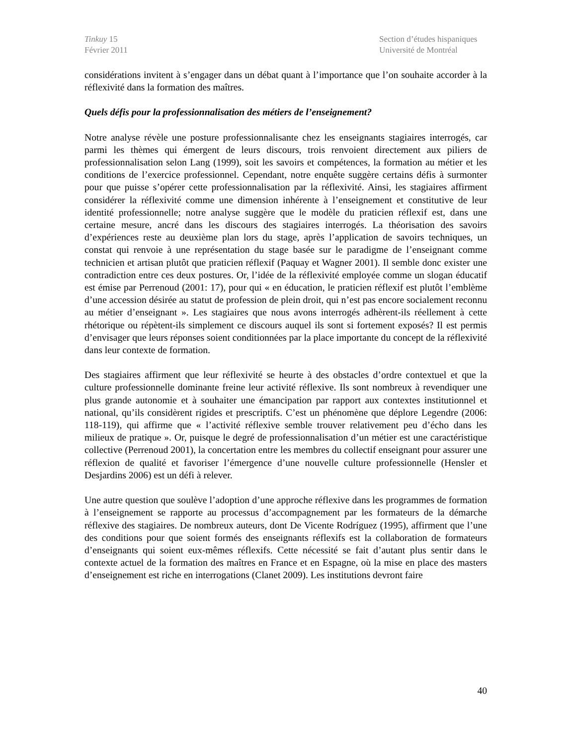Tinkuy 15
Février 2011
Section d’études hispaniques
Université de Montréal
considérations invitent à s’engager dans un débat quant à l’importance que l’on souhaite accorder à la réflexivité dans la formation des maîtres.
Quels défis pour la professionnalisation des métiers de l’enseignement?
Notre analyse révèle une posture professionnalisante chez les enseignants stagiaires interrogés, car parmi les thèmes qui émergent de leurs discours, trois renvoient directement aux piliers de professionnalisation selon Lang (1999), soit les savoirs et compétences, la formation au métier et les conditions de l’exercice professionnel. Cependant, notre enquête suggère certains défis à surmonter pour que puisse s’opérer cette professionnalisation par la réflexivité. Ainsi, les stagiaires affirment considérer la réflexivité comme une dimension inhérente à l’enseignement et constitutive de leur identité professionnelle; notre analyse suggère que le modèle du praticien réflexif est, dans une certaine mesure, ancré dans les discours des stagiaires interrogés. La théorisation des savoirs d’expériences reste au deuxième plan lors du stage, après l’application de savoirs techniques, un constat qui renvoie à une représentation du stage basée sur le paradigme de l’enseignant comme technicien et artisan plutôt que praticien réflexif (Paquay et Wagner 2001). Il semble donc exister une contradiction entre ces deux postures. Or, l’idée de la réflexivité employée comme un slogan éducatif est émise par Perrenoud (2001: 17), pour qui « en éducation, le praticien réflexif est plutôt l’emblème d’une accession désirée au statut de profession de plein droit, qui n’est pas encore socialement reconnu au métier d’enseignant ». Les stagiaires que nous avons interrogés adhèrent-ils réellement à cette rhétorique ou répètent-ils simplement ce discours auquel ils sont si fortement exposés? Il est permis d’envisager que leurs réponses soient conditionnées par la place importante du concept de la réflexivité dans leur contexte de formation.
Des stagiaires affirment que leur réflexivité se heurte à des obstacles d’ordre contextuel et que la culture professionnelle dominante freine leur activité réflexive. Ils sont nombreux à revendiquer une plus grande autonomie et à souhaiter une émancipation par rapport aux contextes institutionnel et national, qu’ils considèrent rigides et prescriptifs. C’est un phénomène que déplore Legendre (2006: 118-119), qui affirme que « l’activité réflexive semble trouver relativement peu d’écho dans les milieux de pratique ». Or, puisque le degré de professionnalisation d’un métier est une caractéristique collective (Perrenoud 2001), la concertation entre les membres du collectif enseignant pour assurer une réflexion de qualité et favoriser l’émergence d’une nouvelle culture professionnelle (Hensler et Desjardins 2006) est un défi à relever.
Une autre question que soulève l’adoption d’une approche réflexive dans les programmes de formation à l’enseignement se rapporte au processus d’accompagnement par les formateurs de la démarche réflexive des stagiaires. De nombreux auteurs, dont De Vicente Rodríguez (1995), affirment que l’une des conditions pour que soient formés des enseignants réflexifs est la collaboration de formateurs d’enseignants qui soient eux-mêmes réflexifs. Cette nécessité se fait d’autant plus sentir dans le contexte actuel de la formation des maîtres en France et en Espagne, où la mise en place des masters d’enseignement est riche en interrogations (Clanet 2009). Les institutions devront faire
40